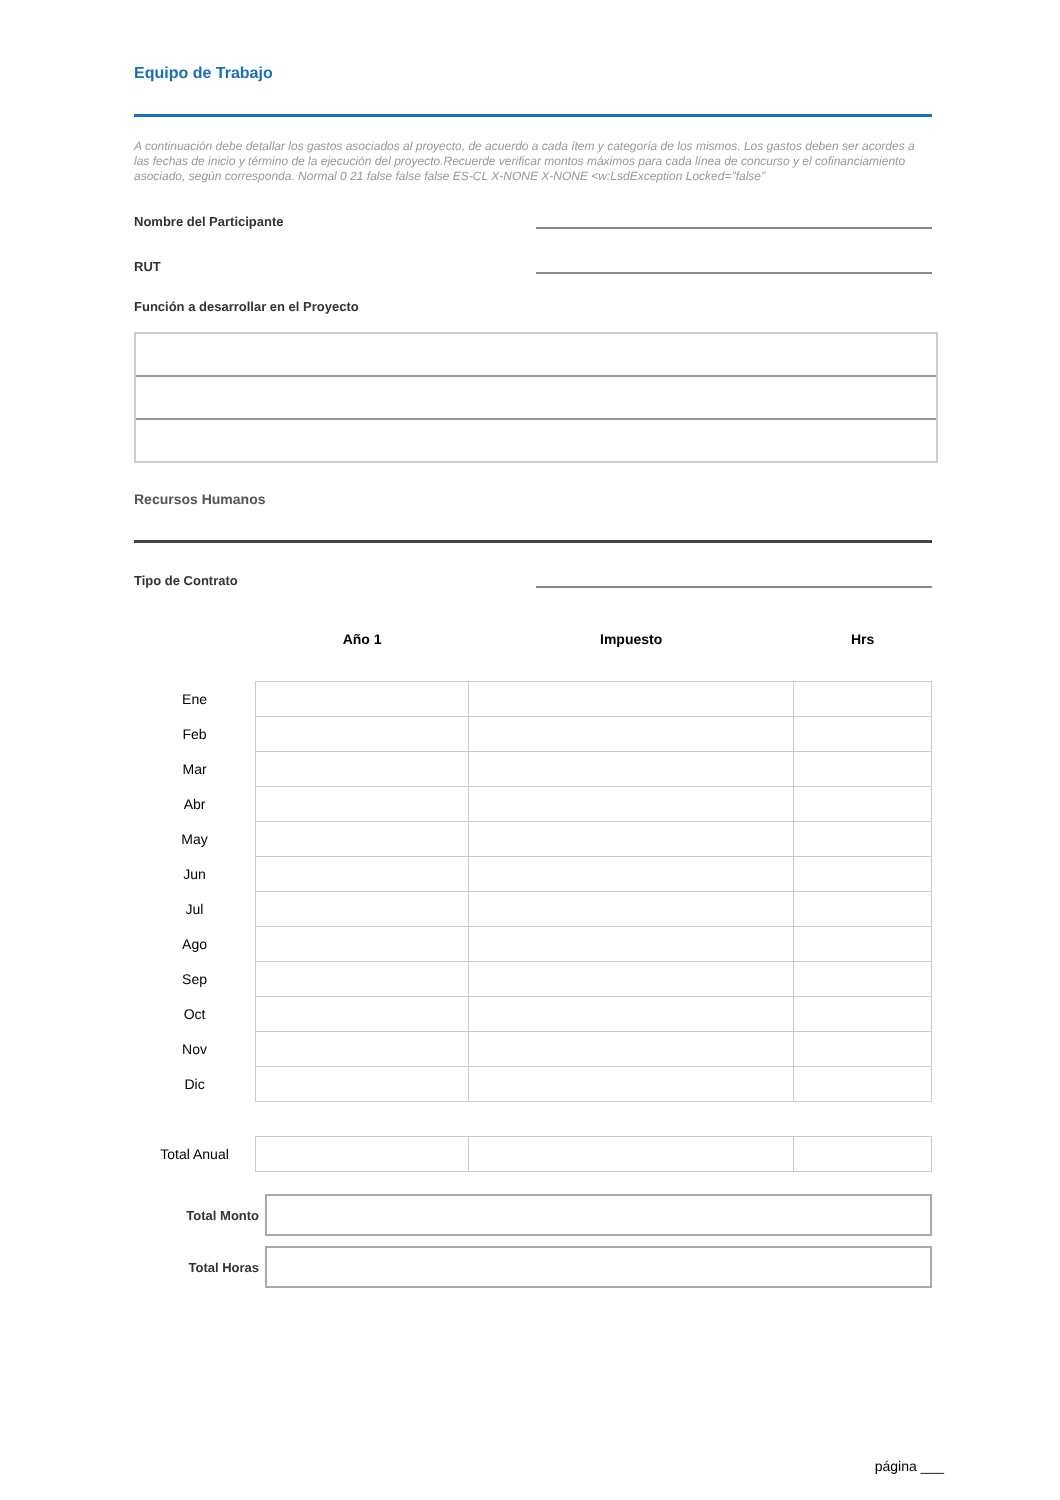Equipo de Trabajo
A continuación debe detallar los gastos asociados al proyecto, de acuerdo a cada ítem y categoría de los mismos. Los gastos deben ser acordes a las fechas de inicio y término de la ejecución del proyecto.Recuerde verificar montos máximos para cada línea de concurso y el cofinanciamiento asociado, según corresponda. Normal 0 21 false false false ES-CL X-NONE X-NONE <w:LsdException Locked="false"
Nombre del Participante
RUT
Función a desarrollar en el Proyecto
Recursos Humanos
Tipo de Contrato
| | Año 1 | Impuesto | Hrs |
| --- | --- | --- | --- |
| Ene | | | |
| Feb | | | |
| Mar | | | |
| Abr | | | |
| May | | | |
| Jun | | | |
| Jul | | | |
| Ago | | | |
| Sep | | | |
| Oct | | | |
| Nov | | | |
| Dic | | | |
| Total Anual | | | |
Total Monto
Total Horas
página ___